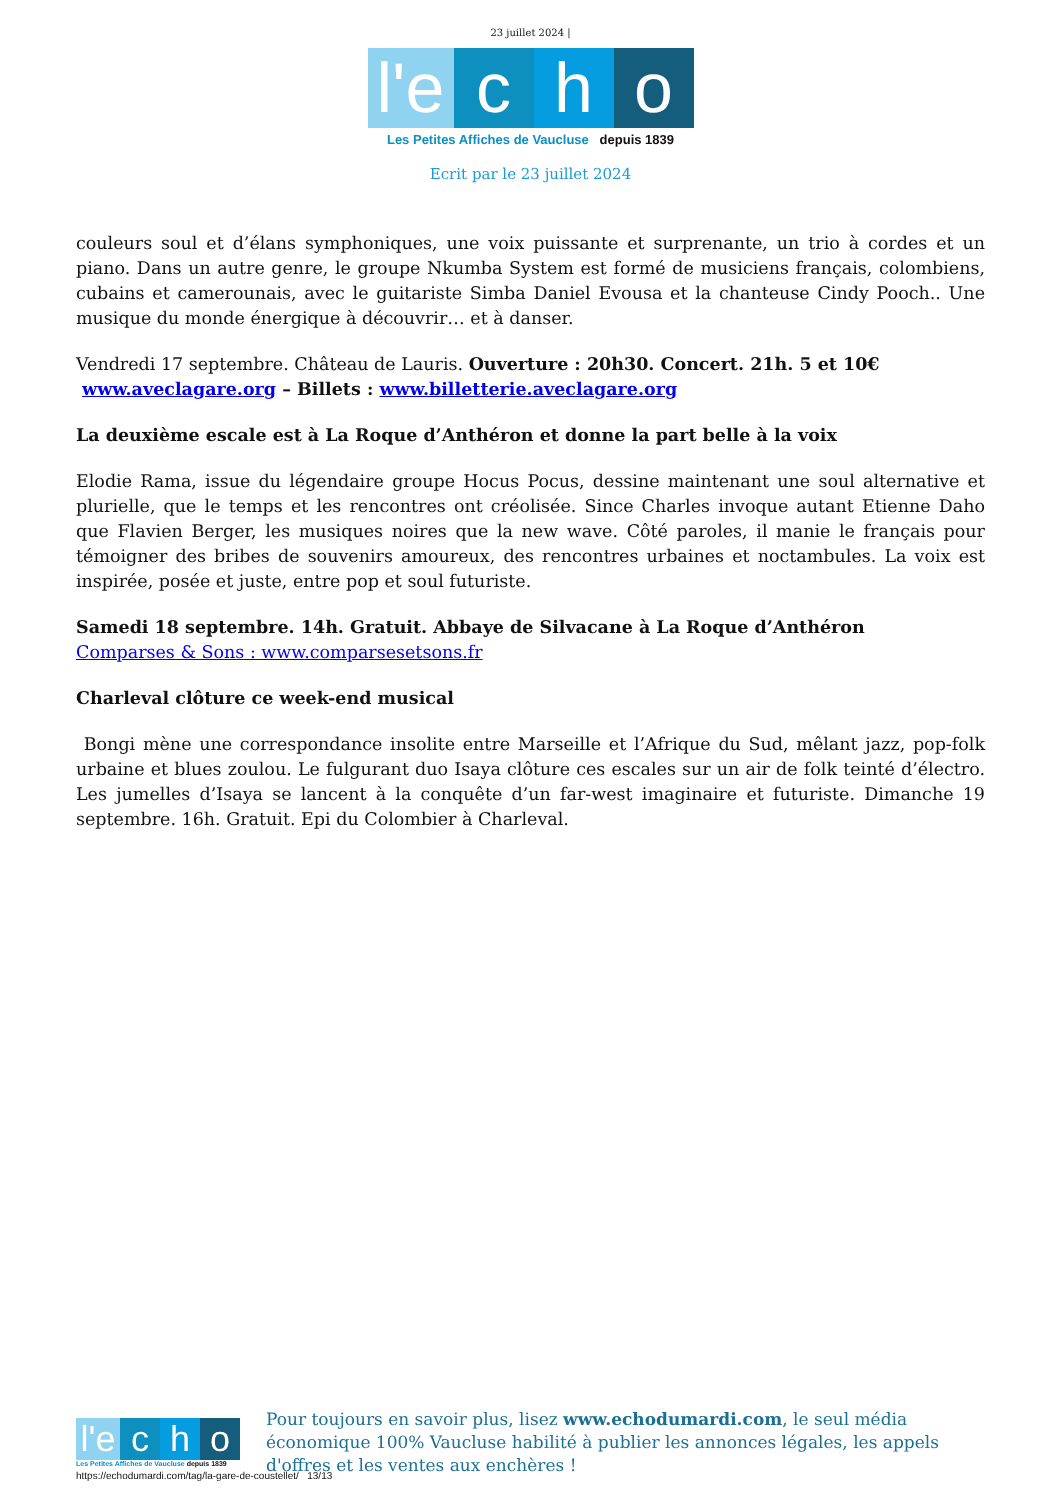23 juillet 2024 |
l'e c h o
Les Petites Affiches de Vaucluse depuis 1839
Ecrit par le 23 juillet 2024
couleurs soul et d’élans symphoniques, une voix puissante et surprenante, un trio à cordes et un piano. Dans un autre genre, le groupe Nkumba System est formé de musiciens français, colombiens, cubains et camerounais, avec le guitariste Simba Daniel Evousa et la chanteuse Cindy Pooch.. Une musique du monde énergique à découvrir… et à danser.
Vendredi 17 septembre. Château de Lauris. Ouverture : 20h30. Concert. 21h. 5 et 10€
www.aveclagare.org – Billets : www.billetterie.aveclagare.org
La deuxième escale est à La Roque d’Anthéron et donne la part belle à la voix
Elodie Rama, issue du légendaire groupe Hocus Pocus, dessine maintenant une soul alternative et plurielle, que le temps et les rencontres ont créolisée. Since Charles invoque autant Etienne Daho que Flavien Berger, les musiques noires que la new wave. Côté paroles, il manie le français pour témoigner des bribes de souvenirs amoureux, des rencontres urbaines et noctambules. La voix est inspirée, posée et juste, entre pop et soul futuriste.
Samedi 18 septembre. 14h. Gratuit. Abbaye de Silvacane à La Roque d’Anthéron
Comparses & Sons : www.comparsesetsons.fr
Charleval clôture ce week-end musical
Bongi mène une correspondance insolite entre Marseille et l’Afrique du Sud, mêlant jazz, pop-folk urbaine et blues zoulou. Le fulgurant duo Isaya clôture ces escales sur un air de folk teinté d’électro. Les jumelles d’Isaya se lancent à la conquête d’un far-west imaginaire et futuriste. Dimanche 19 septembre. 16h. Gratuit. Epi du Colombier à Charleval.
l'e c h o
Les Petites Affiches de Vaucluse depuis 1839
Pour toujours en savoir plus, lisez www.echodumardi.com, le seul média économique 100% Vaucluse habilité à publier les annonces légales, les appels d'offres et les ventes aux enchères !
https://echodumardi.com/tag/la-gare-de-coustellet/ 13/13